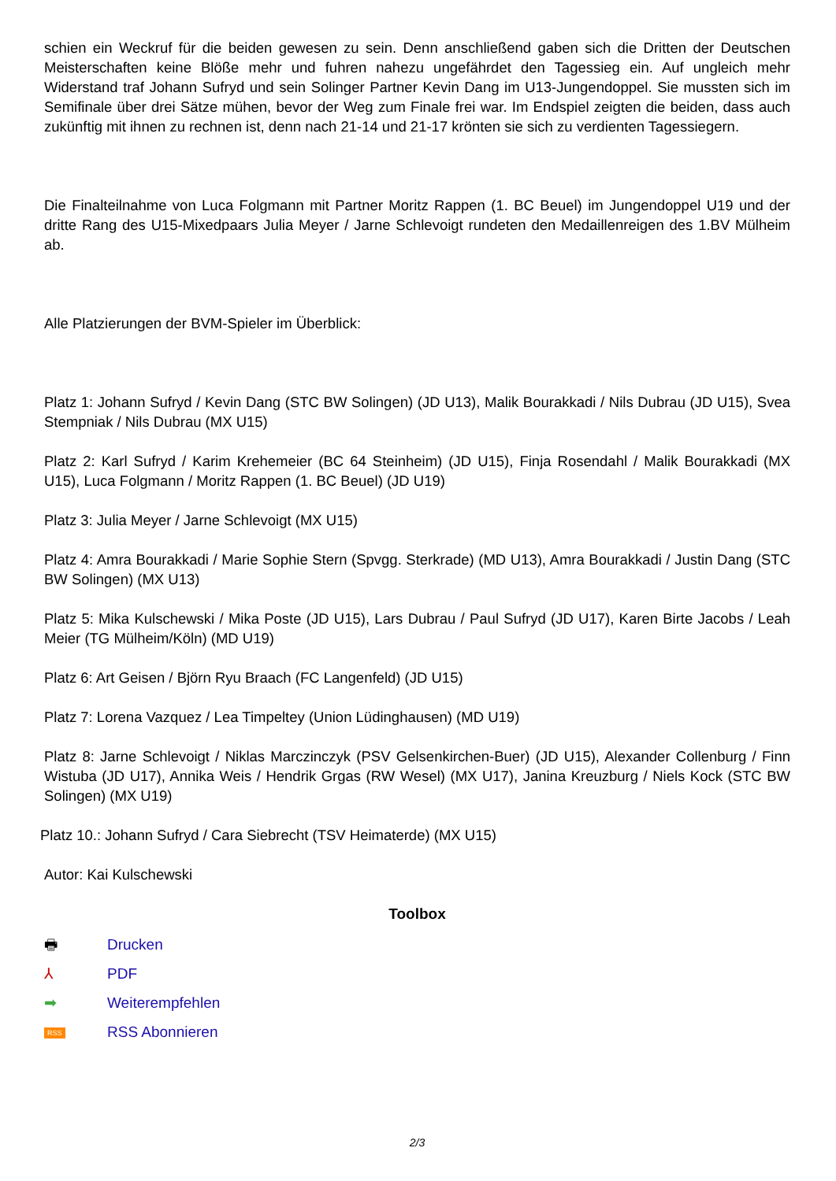schien ein Weckruf für die beiden gewesen zu sein. Denn anschließend gaben sich die Dritten der Deutschen Meisterschaften keine Blöße mehr und fuhren nahezu ungefährdet den Tagessieg ein. Auf ungleich mehr Widerstand traf Johann Sufryd und sein Solinger Partner Kevin Dang im U13-Jungendoppel. Sie mussten sich im Semifinale über drei Sätze mühen, bevor der Weg zum Finale frei war. Im Endspiel zeigten die beiden, dass auch zukünftig mit ihnen zu rechnen ist, denn nach 21-14 und 21-17 krönten sie sich zu verdienten Tagessiegern.
Die Finalteilnahme von Luca Folgmann mit Partner Moritz Rappen (1. BC Beuel) im Jungendoppel U19 und der dritte Rang des U15-Mixedpaars Julia Meyer / Jarne Schlevoigt rundeten den Medaillenreigen des 1.BV Mülheim ab.
Alle Platzierungen der BVM-Spieler im Überblick:
Platz 1: Johann Sufryd / Kevin Dang (STC BW Solingen) (JD U13), Malik Bourakkadi / Nils Dubrau (JD U15), Svea Stempniak / Nils Dubrau (MX U15)
Platz 2: Karl Sufryd / Karim Krehemeier (BC 64 Steinheim) (JD U15), Finja Rosendahl / Malik Bourakkadi (MX U15), Luca Folgmann / Moritz Rappen (1. BC Beuel) (JD U19)
Platz 3: Julia Meyer / Jarne Schlevoigt (MX U15)
Platz 4: Amra Bourakkadi / Marie Sophie Stern (Spvgg. Sterkrade) (MD U13), Amra Bourakkadi / Justin Dang (STC BW Solingen) (MX U13)
Platz 5: Mika Kulschewski / Mika Poste (JD U15), Lars Dubrau / Paul Sufryd (JD U17), Karen Birte Jacobs / Leah Meier (TG Mülheim/Köln) (MD U19)
Platz 6: Art Geisen / Björn Ryu Braach (FC Langenfeld) (JD U15)
Platz 7: Lorena Vazquez / Lea Timpeltey (Union Lüdinghausen) (MD U19)
Platz 8: Jarne Schlevoigt / Niklas Marczinczyk (PSV Gelsenkirchen-Buer) (JD U15), Alexander Collenburg / Finn Wistuba (JD U17), Annika Weis / Hendrik Grgas (RW Wesel) (MX U17), Janina Kreuzburg / Niels Kock (STC BW Solingen) (MX U19)
Platz 10.: Johann Sufryd / Cara Siebrecht (TSV Heimaterde) (MX U15)
Autor: Kai Kulschewski
Toolbox
🖶 Drucken
⅄ PDF
➡ Weiterempfehlen
RSS RSS Abonnieren
2/3